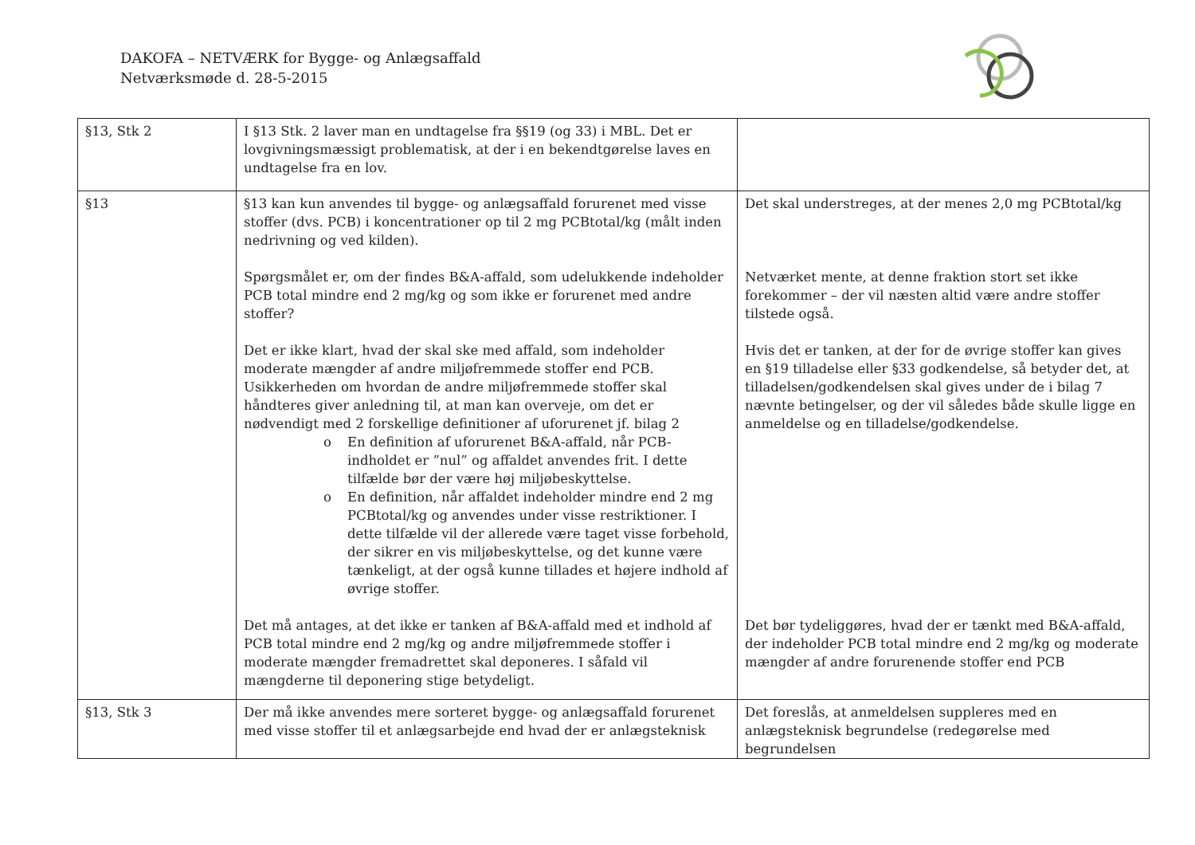DAKOFA – NETVÆRK for Bygge- og Anlægsaffald
Netværksmøde d. 28-5-2015
| §13, Stk 2 | I §13 Stk. 2 laver man en undtagelse fra §§19 (og 33) i MBL. Det er lovgivningsmæssigt problematisk, at der i en bekendtgørelse laves en undtagelse fra en lov. | |
| §13 | §13 kan kun anvendes til bygge- og anlægsaffald forurenet med visse stoffer (dvs. PCB) i koncentrationer op til 2 mg PCBtotal/kg (målt inden nedrivning og ved kilden). Spørgsmålet er, om der findes B&A-affald, som udelukkende indeholder PCB total mindre end 2 mg/kg og som ikke er forurenet med andre stoffer? Det er ikke klart, hvad der skal ske med affald, som indeholder moderate mængder af andre miljøfremmede stoffer end PCB. Usikkerheden om hvordan de andre miljøfremmede stoffer skal håndteres giver anledning til, at man kan overveje, om det er nødvendigt med 2 forskellige definitioner af uforurenet jf. bilag 2 o En definition af uforurenet B&A-affald, når PCB-indholdet er ”nul” og affaldet anvendes frit. I dette tilfælde bør der være høj miljøbeskyttelse. o En definition, når affaldet indeholder mindre end 2 mg PCBtotal/kg og anvendes under visse restriktioner. I dette tilfælde vil der allerede være taget visse forbehold, der sikrer en vis miljøbeskyttelse, og det kunne være tænkeligt, at der også kunne tillades et højere indhold af øvrige stoffer. Det må antages, at det ikke er tanken af B&A-affald med et indhold af PCB total mindre end 2 mg/kg og andre miljøfremmede stoffer i moderate mængder fremadrettet skal deponeres. I såfald vil mængderne til deponering stige betydeligt. | Det skal understreges, at der menes 2,0 mg PCBtotal/kg Netværket mente, at denne fraktion stort set ikke forekommer – der vil næsten altid være andre stoffer tilstede også. Hvis det er tanken, at der for de øvrige stoffer kan gives en §19 tilladelse eller §33 godkendelse, så betyder det, at tilladelsen/godkendelsen skal gives under de i bilag 7 nævnte betingelser, og der vil således både skulle ligge en anmeldelse og en tilladelse/godkendelse. Det bør tydeliggøres, hvad der er tænkt med B&A-affald, der indeholder PCB total mindre end 2 mg/kg og moderate mængder af andre forurenende stoffer end PCB |
| §13, Stk 3 | Der må ikke anvendes mere sorteret bygge- og anlægsaffald forurenet med visse stoffer til et anlægsarbejde end hvad der er anlægsteknisk | Det foreslås, at anmeldelsen suppleres med en anlægsteknisk begrundelse (redegørelse med begrundelsen |